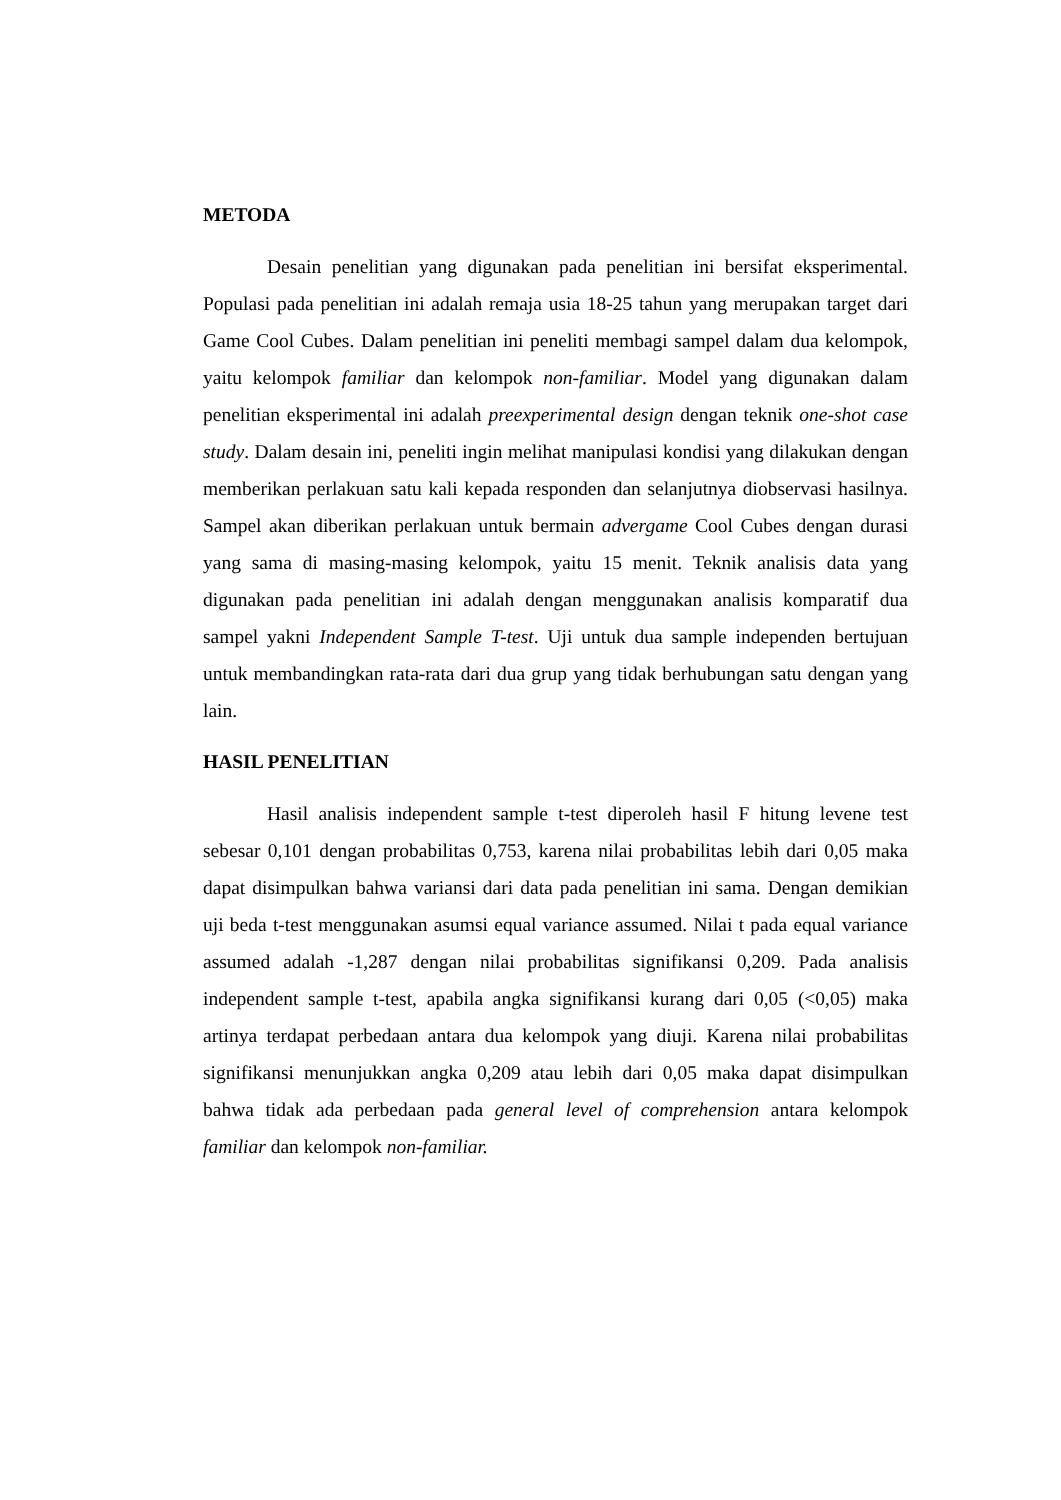METODA
Desain penelitian yang digunakan pada penelitian ini bersifat eksperimental. Populasi pada penelitian ini adalah remaja usia 18-25 tahun yang merupakan target dari Game Cool Cubes. Dalam penelitian ini peneliti membagi sampel dalam dua kelompok, yaitu kelompok familiar dan kelompok non-familiar. Model yang digunakan dalam penelitian eksperimental ini adalah preexperimental design dengan teknik one-shot case study. Dalam desain ini, peneliti ingin melihat manipulasi kondisi yang dilakukan dengan memberikan perlakuan satu kali kepada responden dan selanjutnya diobservasi hasilnya. Sampel akan diberikan perlakuan untuk bermain advergame Cool Cubes dengan durasi yang sama di masing-masing kelompok, yaitu 15 menit. Teknik analisis data yang digunakan pada penelitian ini adalah dengan menggunakan analisis komparatif dua sampel yakni Independent Sample T-test. Uji untuk dua sample independen bertujuan untuk membandingkan rata-rata dari dua grup yang tidak berhubungan satu dengan yang lain.
HASIL PENELITIAN
Hasil analisis independent sample t-test diperoleh hasil F hitung levene test sebesar 0,101 dengan probabilitas 0,753, karena nilai probabilitas lebih dari 0,05 maka dapat disimpulkan bahwa variansi dari data pada penelitian ini sama. Dengan demikian uji beda t-test menggunakan asumsi equal variance assumed. Nilai t pada equal variance assumed adalah -1,287 dengan nilai probabilitas signifikansi 0,209. Pada analisis independent sample t-test, apabila angka signifikansi kurang dari 0,05 (<0,05) maka artinya terdapat perbedaan antara dua kelompok yang diuji. Karena nilai probabilitas signifikansi menunjukkan angka 0,209 atau lebih dari 0,05 maka dapat disimpulkan bahwa tidak ada perbedaan pada general level of comprehension antara kelompok familiar dan kelompok non-familiar.